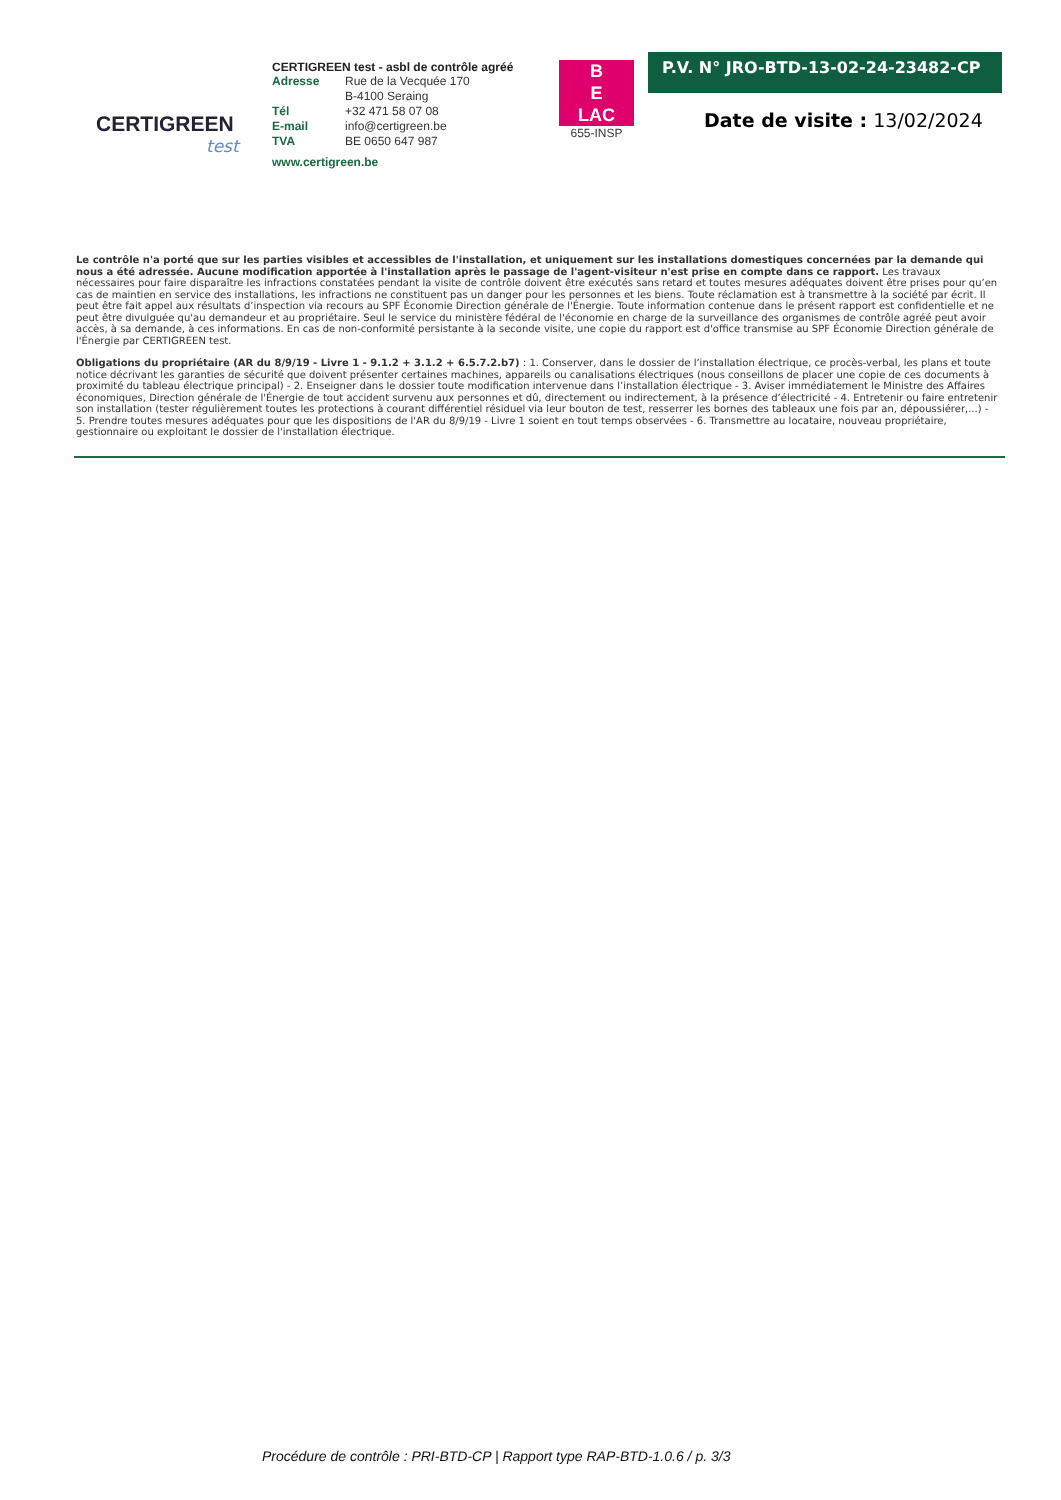CERTIGREEN
test
CERTIGREEN test - asbl de contrôle agréé
| Adresse | Rue de la Vecquée 170 B-4100 Seraing |
| Tél | +32 471 58 07 08 |
| E-mail | info@certigreen.be |
| TVA | BE 0650 647 987 |
www.certigreen.be
B
E
LAC
655-INSP
P.V. N° JRO-BTD-13-02-24-23482-CP
Date de visite : 13/02/2024
Le contrôle n'a porté que sur les parties visibles et accessibles de l'installation, et uniquement sur les installations domestiques concernées par la demande qui nous a été adressée. Aucune modification apportée à l'installation après le passage de l'agent-visiteur n'est prise en compte dans ce rapport. Les travaux nécessaires pour faire disparaître les infractions constatées pendant la visite de contrôle doivent être exécutés sans retard et toutes mesures adéquates doivent être prises pour qu’en cas de maintien en service des installations, les infractions ne constituent pas un danger pour les personnes et les biens. Toute réclamation est à transmettre à la société par écrit. Il peut être fait appel aux résultats d’inspection via recours au SPF Économie Direction générale de l'Énergie. Toute information contenue dans le présent rapport est confidentielle et ne peut être divulguée qu'au demandeur et au propriétaire. Seul le service du ministère fédéral de l'économie en charge de la surveillance des organismes de contrôle agréé peut avoir accès, à sa demande, à ces informations. En cas de non-conformité persistante à la seconde visite, une copie du rapport est d'office transmise au SPF Économie Direction générale de l'Énergie par CERTIGREEN test.
Obligations du propriétaire (AR du 8/9/19 - Livre 1 - 9.1.2 + 3.1.2 + 6.5.7.2.b7) : 1. Conserver, dans le dossier de l’installation électrique, ce procès-verbal, les plans et toute notice décrivant les garanties de sécurité que doivent présenter certaines machines, appareils ou canalisations électriques (nous conseillons de placer une copie de ces documents à proximité du tableau électrique principal) - 2. Enseigner dans le dossier toute modification intervenue dans l’installation électrique - 3. Aviser immédiatement le Ministre des Affaires économiques, Direction générale de l'Énergie de tout accident survenu aux personnes et dû, directement ou indirectement, à la présence d’électricité - 4. Entretenir ou faire entretenir son installation (tester régulièrement toutes les protections à courant différentiel résiduel via leur bouton de test, resserrer les bornes des tableaux une fois par an, dépoussiérer,...) - 5. Prendre toutes mesures adéquates pour que les dispositions de l'AR du 8/9/19 - Livre 1 soient en tout temps observées - 6. Transmettre au locataire, nouveau propriétaire, gestionnaire ou exploitant le dossier de l'installation électrique.
Procédure de contrôle : PRI-BTD-CP | Rapport type RAP-BTD-1.0.6 / p. 3/3